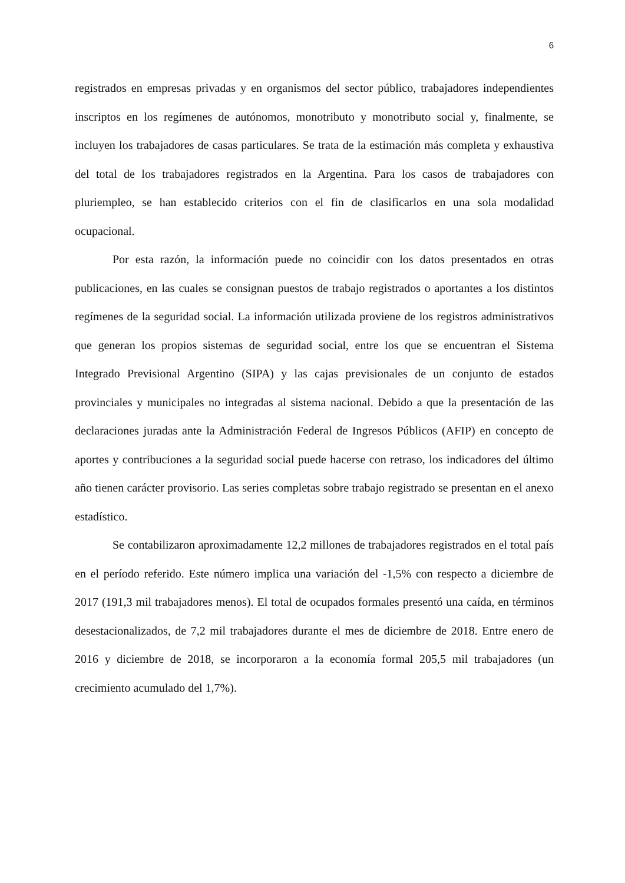6
registrados en empresas privadas y en organismos del sector público, trabajadores independientes inscriptos en los regímenes de autónomos, monotributo y monotributo social y, finalmente, se incluyen los trabajadores de casas particulares. Se trata de la estimación más completa y exhaustiva del total de los trabajadores registrados en la Argentina. Para los casos de trabajadores con pluriempleo, se han establecido criterios con el fin de clasificarlos en una sola modalidad ocupacional.
Por esta razón, la información puede no coincidir con los datos presentados en otras publicaciones, en las cuales se consignan puestos de trabajo registrados o aportantes a los distintos regímenes de la seguridad social. La información utilizada proviene de los registros administrativos que generan los propios sistemas de seguridad social, entre los que se encuentran el Sistema Integrado Previsional Argentino (SIPA) y las cajas previsionales de un conjunto de estados provinciales y municipales no integradas al sistema nacional. Debido a que la presentación de las declaraciones juradas ante la Administración Federal de Ingresos Públicos (AFIP) en concepto de aportes y contribuciones a la seguridad social puede hacerse con retraso, los indicadores del último año tienen carácter provisorio. Las series completas sobre trabajo registrado se presentan en el anexo estadístico.
Se contabilizaron aproximadamente 12,2 millones de trabajadores registrados en el total país en el período referido. Este número implica una variación del -1,5% con respecto a diciembre de 2017 (191,3 mil trabajadores menos). El total de ocupados formales presentó una caída, en términos desestacionalizados, de 7,2 mil trabajadores durante el mes de diciembre de 2018. Entre enero de 2016 y diciembre de 2018, se incorporaron a la economía formal 205,5 mil trabajadores (un crecimiento acumulado del 1,7%).